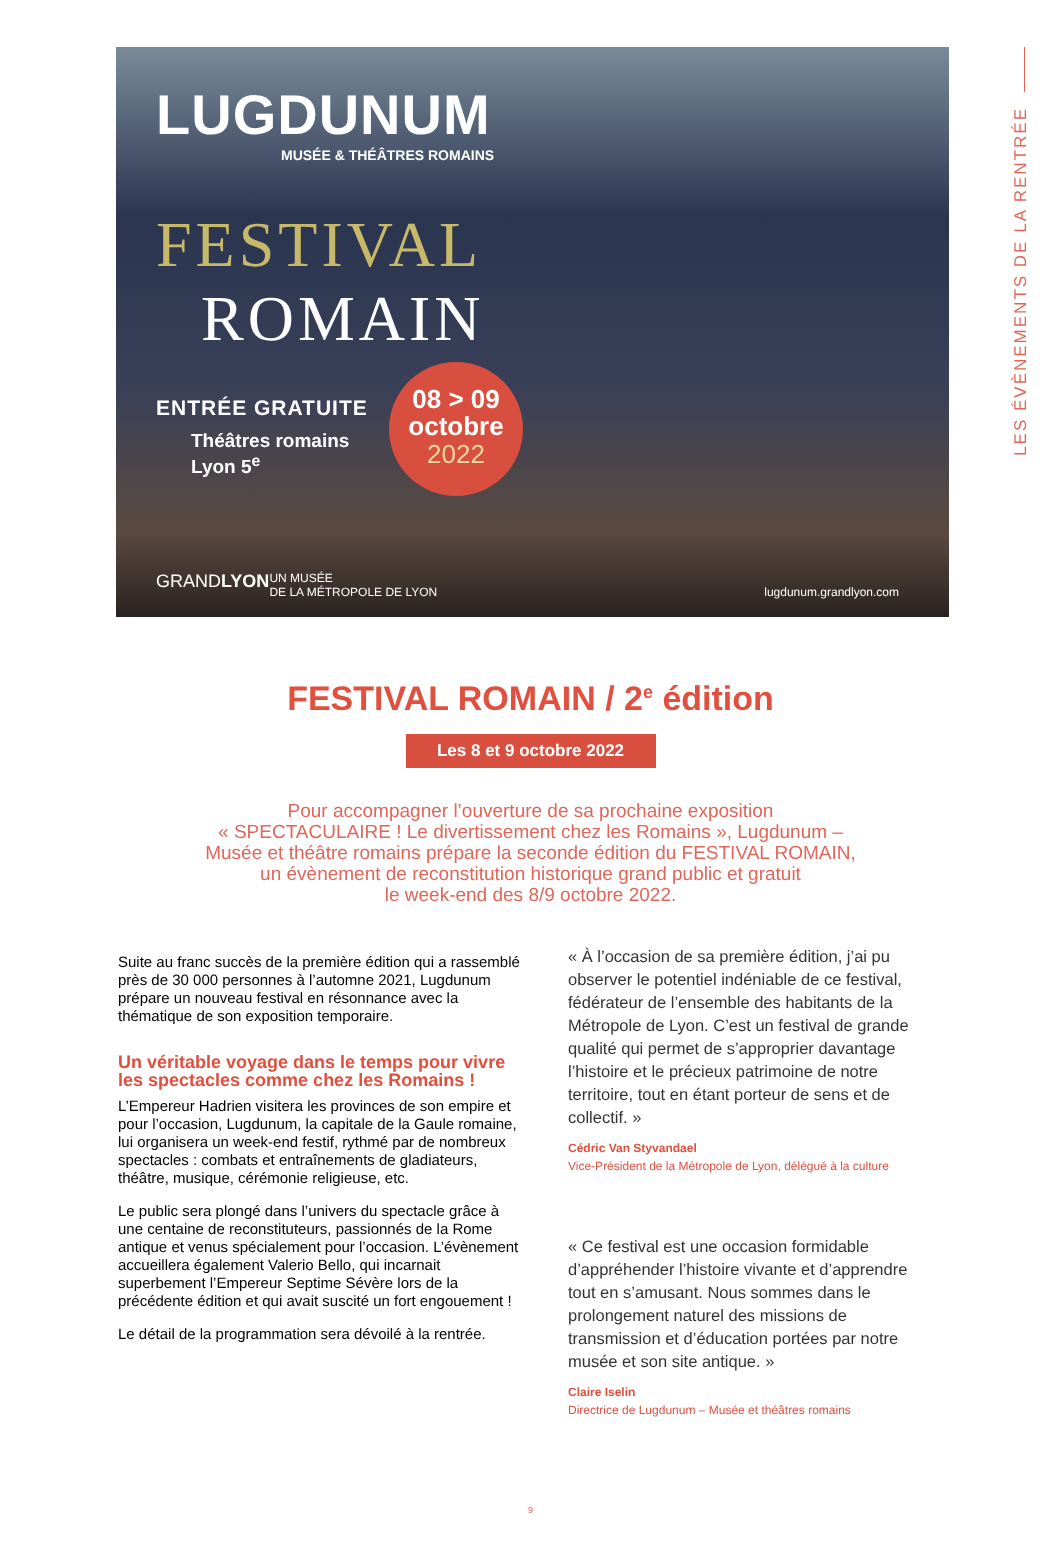LES ÉVÈNEMENTS DE LA RENTRÉE
LUGDUNUM
MUSÉE & THÉÂTRES ROMAINS
FESTIVAL
ROMAIN
ENTRÉE GRATUITE
Théâtres romains
Lyon 5<sup>e</sup>
08 > 09
octobre
2022
GRANDLYON UN MUSÉE
DE LA MÉTROPOLE DE LYON lugdunum.grandlyon.com
FESTIVAL ROMAIN / 2<sup>e</sup> édition
Les 8 et 9 octobre 2022
Pour accompagner l’ouverture de sa prochaine exposition
« SPECTACULAIRE ! Le divertissement chez les Romains », Lugdunum –
Musée et théâtre romains prépare la seconde édition du FESTIVAL ROMAIN,
un évènement de reconstitution historique grand public et gratuit
le week-end des 8/9 octobre 2022.
Suite au franc succès de la première édition qui a rassemblé près de 30 000 personnes à l’automne 2021, Lugdunum prépare un nouveau festival en résonnance avec la thématique de son exposition temporaire.
Un véritable voyage dans le temps pour vivre les spectacles comme chez les Romains !
L’Empereur Hadrien visitera les provinces de son empire et pour l’occasion, Lugdunum, la capitale de la Gaule romaine, lui organisera un week-end festif, rythmé par de nombreux spectacles : combats et entraînements de gladiateurs, théâtre, musique, cérémonie religieuse, etc.
Le public sera plongé dans l’univers du spectacle grâce à une centaine de reconstituteurs, passionnés de la Rome antique et venus spécialement pour l’occasion. L’évènement accueillera également Valerio Bello, qui incarnait superbement l’Empereur Septime Sévère lors de la précédente édition et qui avait suscité un fort engouement !
Le détail de la programmation sera dévoilé à la rentrée.
« À l’occasion de sa première édition, j’ai pu observer le potentiel indéniable de ce festival, fédérateur de l’ensemble des habitants de la Métropole de Lyon. C’est un festival de grande qualité qui permet de s’approprier davantage l’histoire et le précieux patrimoine de notre territoire, tout en étant porteur de sens et de collectif. »
Cédric Van Styvandael
Vice-Président de la Métropole de Lyon, délégué à la culture
« Ce festival est une occasion formidable d’appréhender l’histoire vivante et d’apprendre tout en s’amusant. Nous sommes dans le prolongement naturel des missions de transmission et d’éducation portées par notre musée et son site antique. »
Claire Iselin
Directrice de Lugdunum – Musée et théâtres romains
9